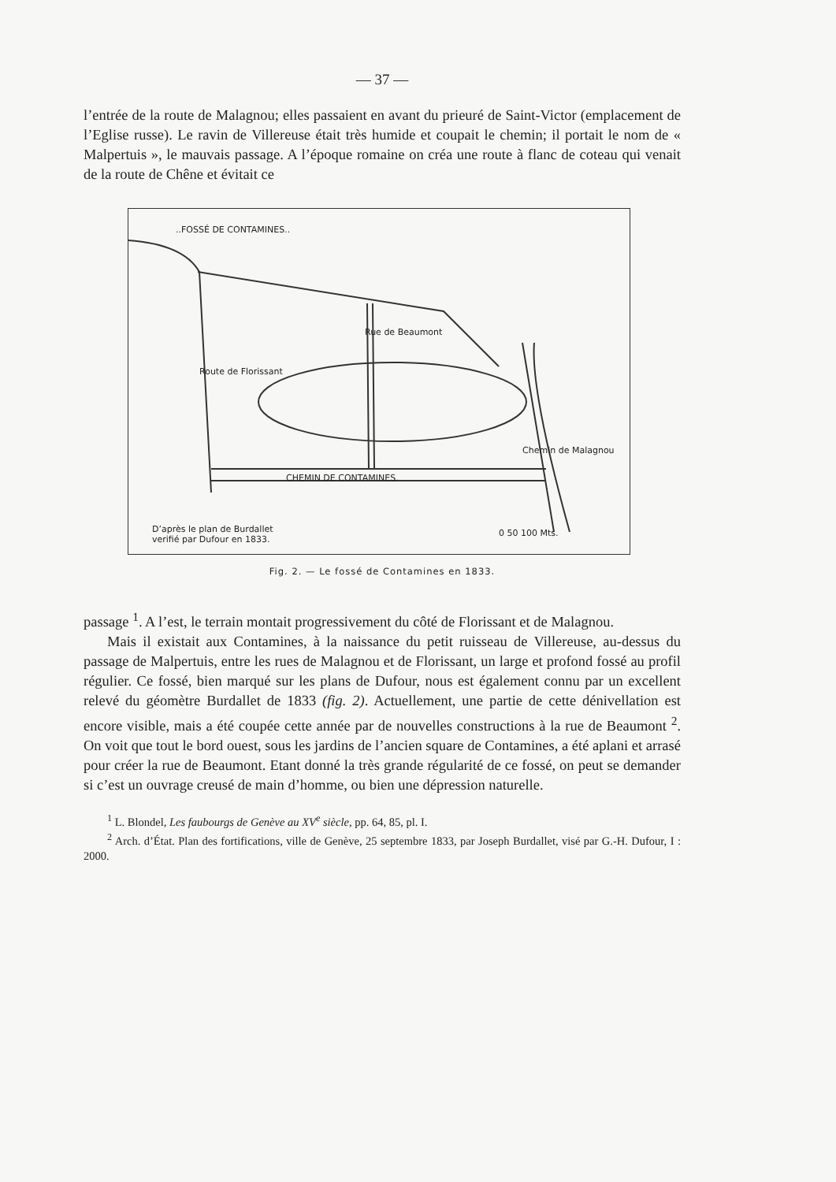— 37 —
l’entrée de la route de Malagnou; elles passaient en avant du prieuré de Saint-Victor (emplacement de l’Eglise russe). Le ravin de Villereuse était très humide et coupait le chemin; il portait le nom de « Malpertuis », le mauvais passage. A l’époque romaine on créa une route à flanc de coteau qui venait de la route de Chêne et évitait ce
..FOSSÉ DE CONTAMINES..
CHEMIN DE CONTAMINES.
D’après le plan de Burdallet
verifié par Dufour en 1833.
0 50 100 Mts.
Route de Florissant
Rue de Beaumont
Chemin de Malagnou
Fig. 2. — Le fossé de Contamines en 1833.
passage <sup>1</sup>. A l’est, le terrain montait progressivement du côté de Florissant et de Malagnou.
Mais il existait aux Contamines, à la naissance du petit ruisseau de Villereuse, au-dessus du passage de Malpertuis, entre les rues de Malagnou et de Florissant, un large et profond fossé au profil régulier. Ce fossé, bien marqué sur les plans de Dufour, nous est également connu par un excellent relevé du géomètre Burdallet de 1833 (fig. 2). Actuellement, une partie de cette dénivellation est encore visible, mais a été coupée cette année par de nouvelles constructions à la rue de Beaumont <sup>2</sup>. On voit que tout le bord ouest, sous les jardins de l’ancien square de Contamines, a été aplani et arrasé pour créer la rue de Beaumont. Etant donné la très grande régularité de ce fossé, on peut se demander si c’est un ouvrage creusé de main d’homme, ou bien une dépression naturelle.
<sup>1</sup> L. Blondel, Les faubourgs de Genève au XV<sup>e</sup> siècle, pp. 64, 85, pl. I.
<sup>2</sup> Arch. d’État. Plan des fortifications, ville de Genève, 25 septembre 1833, par Joseph Burdallet, visé par G.-H. Dufour, I : 2000.